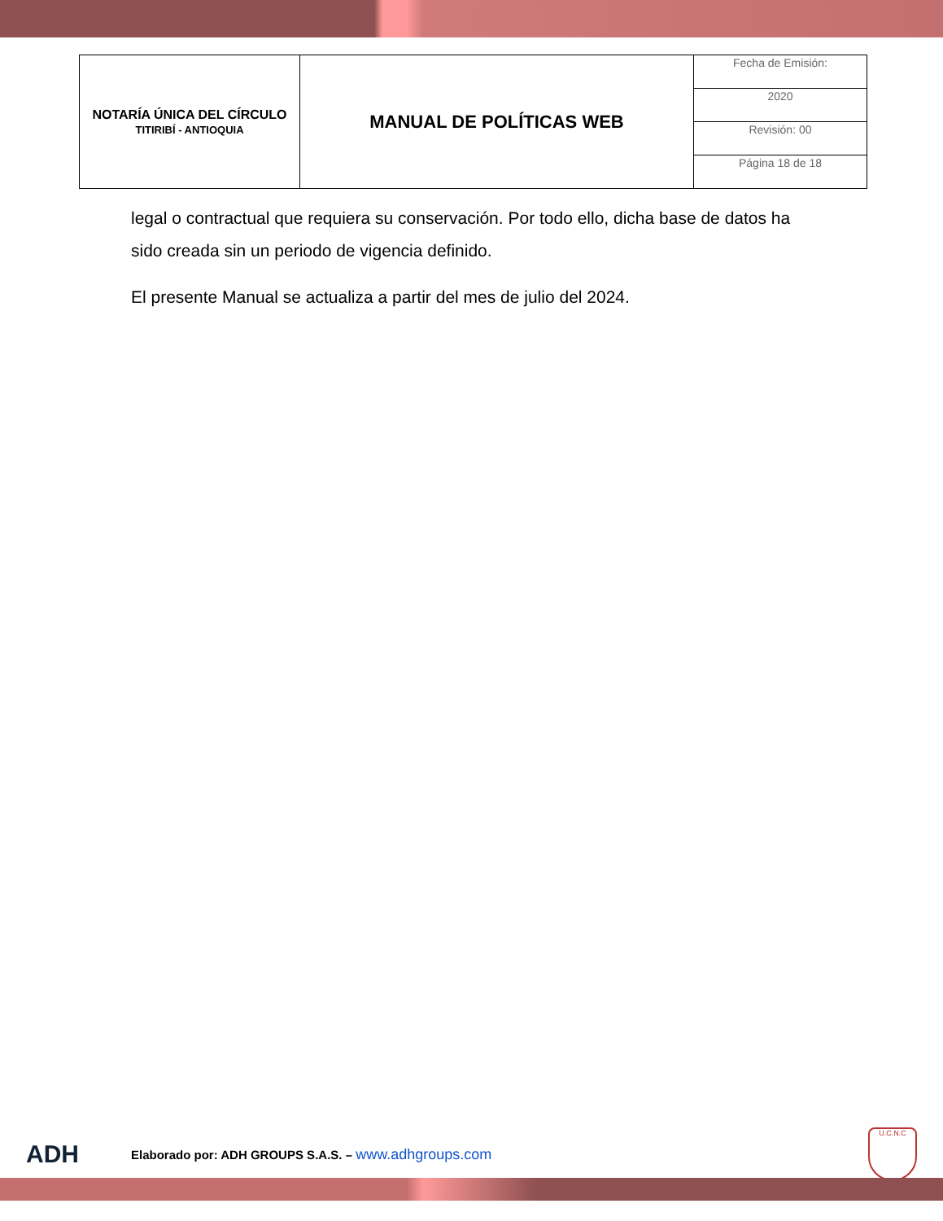| NOTARÍA ÚNICA DEL CÍRCULO TITIRIBÍ - ANTIOQUIA | MANUAL DE POLÍTICAS WEB | Fecha de Emisión: |
| | | 2020 |
| | | Revisión: 00 |
| | | Página 18 de 18 |
legal o contractual que requiera su conservación. Por todo ello, dicha base de datos ha sido creada sin un periodo de vigencia definido.
El presente Manual se actualiza a partir del mes de julio del 2024.
ADH
Elaborado por: ADH GROUPS S.A.S. – www.adhgroups.com
U.C.N.C